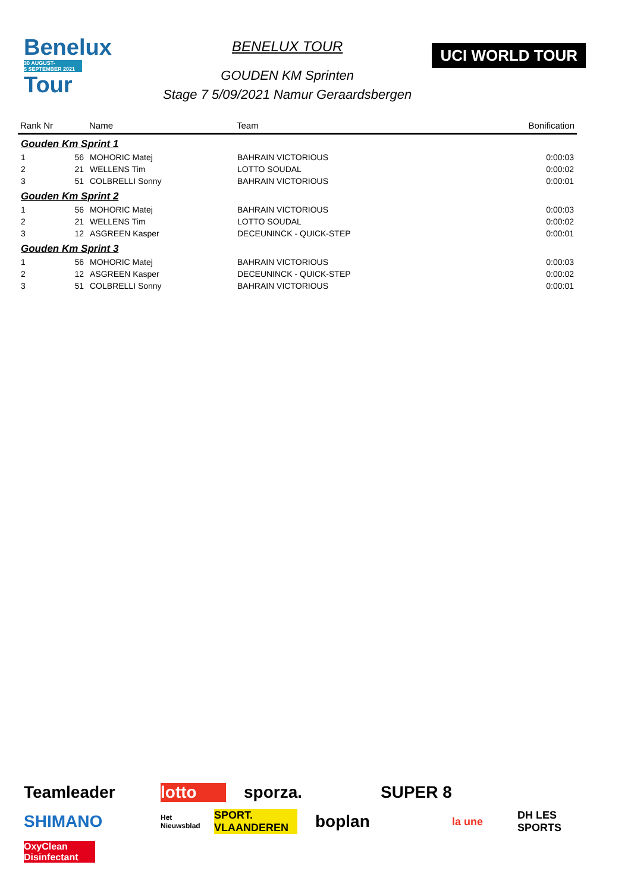Benelux
30 AUGUST-
5 SEPTEMBER 2021
Tour
BENELUX TOUR
GOUDEN KM Sprinten
Stage 7 5/09/2021 Namur Geraardsbergen
UCI WORLD TOUR
| Rank Nr | | Name | Team | Bonification |
| --- | --- | --- | --- | --- |
| Gouden Km Sprint 1 | | | | |
| 1 | 56 | MOHORIC Matej | BAHRAIN VICTORIOUS | 0:00:03 |
| 2 | 21 | WELLENS Tim | LOTTO SOUDAL | 0:00:02 |
| 3 | 51 | COLBRELLI Sonny | BAHRAIN VICTORIOUS | 0:00:01 |
| Gouden Km Sprint 2 | | | | |
| 1 | 56 | MOHORIC Matej | BAHRAIN VICTORIOUS | 0:00:03 |
| 2 | 21 | WELLENS Tim | LOTTO SOUDAL | 0:00:02 |
| 3 | 12 | ASGREEN Kasper | DECEUNINCK - QUICK-STEP | 0:00:01 |
| Gouden Km Sprint 3 | | | | |
| 1 | 56 | MOHORIC Matej | BAHRAIN VICTORIOUS | 0:00:03 |
| 2 | 12 | ASGREEN Kasper | DECEUNINCK - QUICK-STEP | 0:00:02 |
| 3 | 51 | COLBRELLI Sonny | BAHRAIN VICTORIOUS | 0:00:01 |
Teamleader lotto sporza. SUPER 8 SHIMANO Het Nieuwsblad SPORT. VLAANDEREN boplan la une DH LES SPORTS OxyClean Disinfectant